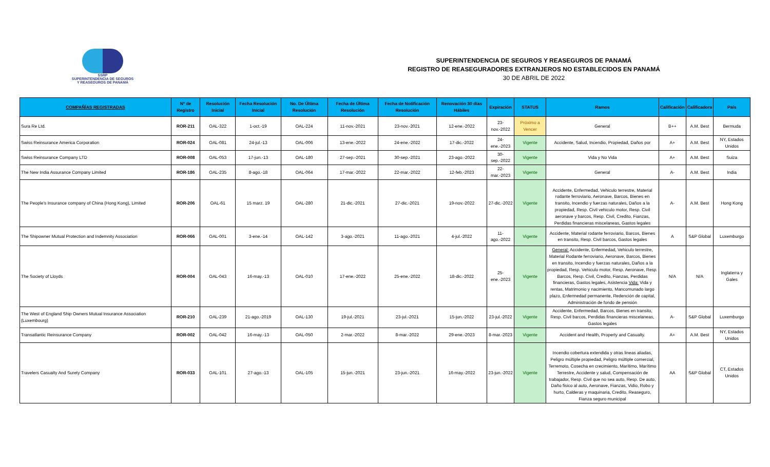SSRP
SUPERINTENDENCIA DE SEGUROS
Y REASEGUROS DE PANAMÁ
SUPERINTENDENCIA DE SEGUROS Y REASEGUROS DE PANAMÁ
REGISTRO DE REASEGURADORES EXTRANJEROS NO ESTABLECIDOS EN PANAMÁ
30 DE ABRIL DE 2022
| COMPAÑÍAS REGISTRADAS | Nº de Registro | Resolución Inicial | Fecha Resolución Inicial | No. De Última Resolución | Fecha de Última Resolución | Fecha de Notificación Resolución | Renovación 30 días Hábiles | Expiración | STATUS | Ramos | Calificación | Calificadora | País |
| --- | --- | --- | --- | --- | --- | --- | --- | --- | --- | --- | --- | --- | --- |
| Sura Re Ltd. | ROR-211 | OAL-322 | 1-oct.-19 | OAL-224 | 11-nov.-2021 | 23-nov.-2021 | 12-ene.-2022 | 23-nov.-2022 | Próximo a Vencer | General | B++ | A.M. Best | Bermuda |
| Swiss Reinsurance America Corporation | ROR-024 | OAL-081 | 24-jul.-13 | OAL-006 | 13-ene.-2022 | 24-ene.-2022 | 17-dic.-2022 | 24-ene.-2023 | Vigente | Accidente, Salud, Incendio, Propiedad, Daños por | A+ | A.M. Best | NY, Estados Unidos |
| Swiss Reinsurance Company LTD | ROR-008 | OAL-053 | 17-jun.-13 | OAL-180 | 27-sep.-2021 | 30-sep.-2021 | 23-ago.-2022 | 30-sep.-2022 | Vigente | Vida y No Vida | A+ | A.M. Best | Suiza |
| The New India Assurance Company Limited | ROR-186 | OAL-235 | 8-ago.-18 | OAL-064 | 17-mar.-2022 | 22-mar.-2022 | 12-feb.-2023 | 22-mar.-2023 | Vigente | General | A- | A.M. Best | India |
| The People's Insurance company of China (Hong Kong), Limited | ROR-206 | OAL-61 | 15 marz. 19 | OAL-280 | 21-dic.-2021 | 27-dic.-2021 | 19-nov.-2022 | 27-dic.-2022 | Vigente | Accidente, Enfermedad, Vehiculo terrestre, Material rodante ferroviario, Aeronave, Barcos, Bienes en transito, Incendio y fuerzas naturales, Daños a la propiedad, Resp. Civil vehiculo motor, Resp. Civil aeronave y barcos, Resp. Civil, Credito, Fianzas, Perdidas financieras miscelaneas, Gastos legales | A- | A.M. Best | Hong Kong |
| The Shipowner Mutual Protection and Indemnity Association | ROR-066 | OAL-001 | 3-ene.-14 | OAL-142 | 3-ago.-2021 | 11-ago.-2021 | 4-jul.-2022 | 11-ago.-2022 | Vigente | Accidente, Material rodante ferroviario, Barcos, Bienes en transito, Resp. Civil barcos, Gastos legales | A | S&P Global | Luxemburgo |
| The Society of Lloyds | ROR-004 | OAL-043 | 16-may.-13 | OAL-010 | 17-ene.-2022 | 25-ene.-2022 | 18-dic.-2022 | 25-ene.-2023 | Vigente | General: Accidente, Enfermedad, Vehiculo terrestre, Material Rodante ferroviario, Aeronave, Barcos, Bienes en transito, Incendio y fuerzas naturales, Daños a la propiedad, Resp. Vehiculo motor, Resp. Aeronave, Resp. Barcos, Resp. Civil, Credito, Fianzas, Perdidas financieras, Gastos legales, Asistencia Vida: Vida y rentas, Matrimonio y nacimiento, Mancomunado largo plazo, Enfermedad permanente, Redención de capital, Administración de fondo de pensión | N/A | N/A | Inglaterra y Gales |
| The West of England Ship Owners Mutual Insurance Association (Luxembourg) | ROR-210 | OAL-239 | 21-ago.-2019 | OAL-130 | 19-jul.-2021 | 23-jul.-2021 | 15-jun.-2022 | 23-jul.-2022 | Vigente | Accidente, Enfermedad, Barcos, Bienes en transito, Resp. Civil barcos, Perdidas financieras miscelaneas, Gastos legales | A- | S&P Global | Luxemburgo |
| Transatlantic Reinsurance Company | ROR-002 | OAL-042 | 16-may.-13 | OAL-050 | 2-mar.-2022 | 8-mar.-2022 | 29-ene.-2023 | 8-mar.-2023 | Vigente | Accident and Health, Property and Casualty. | A+ | A.M. Best | NY, Estados Unidos |
| Travelers Casualty And Surety Company | ROR-033 | OAL-101 | 27-ago.-13 | OAL-105 | 15-jun.-2021 | 23-jun.-2021 | 16-may.-2022 | 23-jun.-2022 | Vigente | Incendio cobertura extendida y otras lineas aliadas, Peligro múltiple propiedad, Peligro múltiple comercial, Terremoto, Cosecha en crecimiento, Marítimo, Marítimo Terrestre, Accidente y salud, Compensación de trabajador, Resp. Civil que no sea auto, Resp. De auto, Daño fisico al auto, Aeronave, Fianzas, Vidio, Robo y hurto, Calderas y maquinaria, Credito, Reaseguro, Fianza seguro municipal | AA | S&P Global | CT, Estados Unidos |